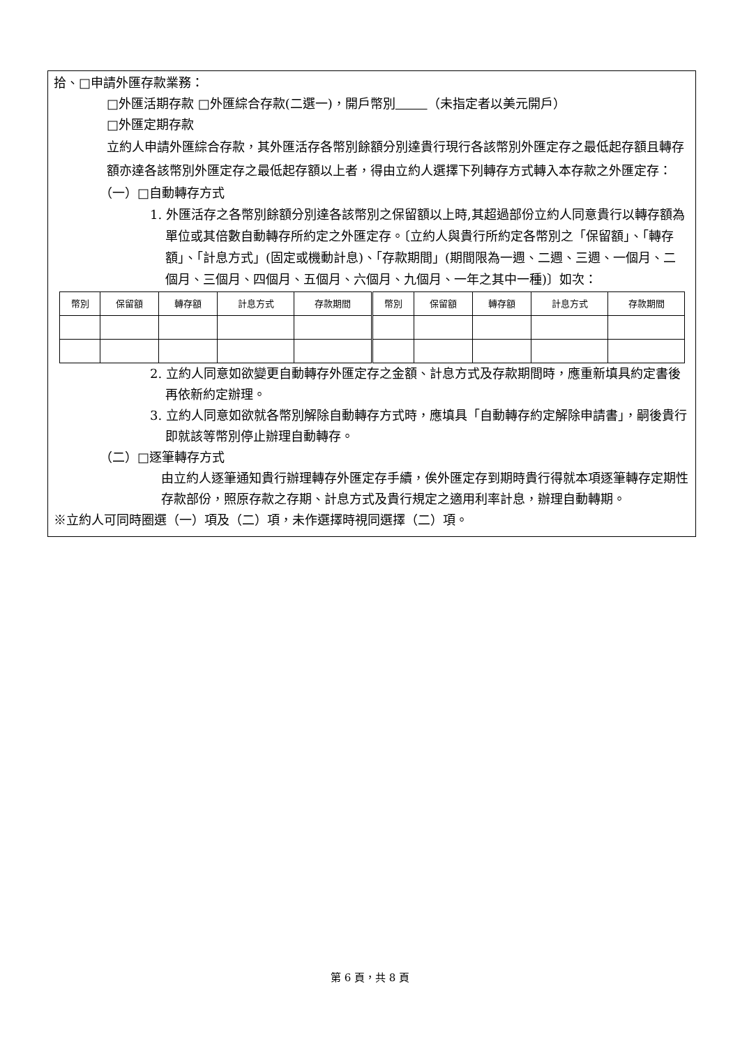拾、□申請外匯存款業務：
□外匯活期存款 □外匯綜合存款(二選一)，開戶幣別 （未指定者以美元開戶）
□外匯定期存款
立約人申請外匯綜合存款，其外匯活存各幣別餘額分別達貴行現行各該幣別外匯定存之最低起存額且轉存額亦達各該幣別外匯定存之最低起存額以上者，得由立約人選擇下列轉存方式轉入本存款之外匯定存：
（一）□自動轉存方式
1. 外匯活存之各幣別餘額分別達各該幣別之保留額以上時,其超過部份立約人同意貴行以轉存額為單位或其倍數自動轉存所約定之外匯定存。〔立約人與貴行所約定各幣別之「保留額」、「轉存額」、「計息方式」(固定或機動計息)、「存款期間」(期間限為一週、二週、三週、一個月、二個月、三個月、四個月、五個月、六個月、九個月、一年之其中一種)〕如次：
| 幣別 | 保留額 | 轉存額 | 計息方式 | 存款期間 | 幣別 | 保留額 | 轉存額 | 計息方式 | 存款期間 |
2. 立約人同意如欲變更自動轉存外匯定存之金額、計息方式及存款期間時，應重新填具約定書後再依新約定辦理。
3. 立約人同意如欲就各幣別解除自動轉存方式時，應填具「自動轉存約定解除申請書」，嗣後貴行即就該等幣別停止辦理自動轉存。
（二）□逐筆轉存方式
由立約人逐筆通知貴行辦理轉存外匯定存手續，俟外匯定存到期時貴行得就本項逐筆轉存定期性存款部份，照原存款之存期、計息方式及貴行規定之適用利率計息，辦理自動轉期。
※立約人可同時圈選（一）項及（二）項，未作選擇時視同選擇（二）項。
第 6 頁，共 8 頁